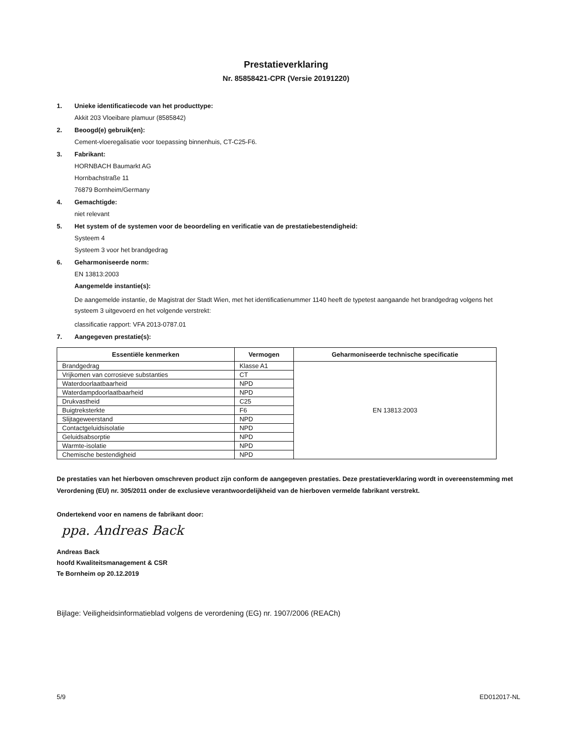Prestatieverklaring
Nr. 85858421-CPR (Versie 20191220)
1. Unieke identificatiecode van het producttype:
Akkit 203 Vloeibare plamuur (8585842)
2. Beoogd(e) gebruik(en):
Cement-vloeregalisatie voor toepassing binnenhuis, CT-C25-F6.
3. Fabrikant:
HORNBACH Baumarkt AG
Hornbachstraße 11
76879 Bornheim/Germany
4. Gemachtigde:
niet relevant
5. Het system of de systemen voor de beoordeling en verificatie van de prestatiebestendigheid:
Systeem 4
Systeem 3 voor het brandgedrag
6. Geharmoniseerde norm:
EN 13813:2003
Aangemelde instantie(s):
De aangemelde instantie, de Magistrat der Stadt Wien, met het identificatienummer 1140 heeft de typetest aangaande het brandgedrag volgens het systeem 3 uitgevoerd en het volgende verstrekt:
classificatie rapport: VFA 2013-0787.01
7. Aangegeven prestatie(s):
| Essentiële kenmerken | Vermogen | Geharmoniseerde technische specificatie |
| --- | --- | --- |
| Brandgedrag | Klasse A1 | EN 13813:2003 |
| Vrijkomen van corrosieve substanties | CT | |
| Waterdoorlaatbaarheid | NPD | |
| Waterdampdoorlaatbaarheid | NPD | |
| Drukvastheid | C25 | |
| Buigtreksterkte | F6 | |
| Slijtageweerstand | NPD | |
| Contactgeluidsisolatie | NPD | |
| Geluidsabsorptie | NPD | |
| Warmte-isolatie | NPD | |
| Chemische bestendigheid | NPD | |
De prestaties van het hierboven omschreven product zijn conform de aangegeven prestaties. Deze prestatieverklaring wordt in overeenstemming met Verordening (EU) nr. 305/2011 onder de exclusieve verantwoordelijkheid van de hierboven vermelde fabrikant verstrekt.
Ondertekend voor en namens de fabrikant door:
ppa. Andreas Back
Andreas Back
hoofd Kwaliteitsmanagement & CSR
Te Bornheim op 20.12.2019
Bijlage: Veiligheidsinformatieblad volgens de verordening (EG) nr. 1907/2006 (REACh)
5/9 ED012017-NL